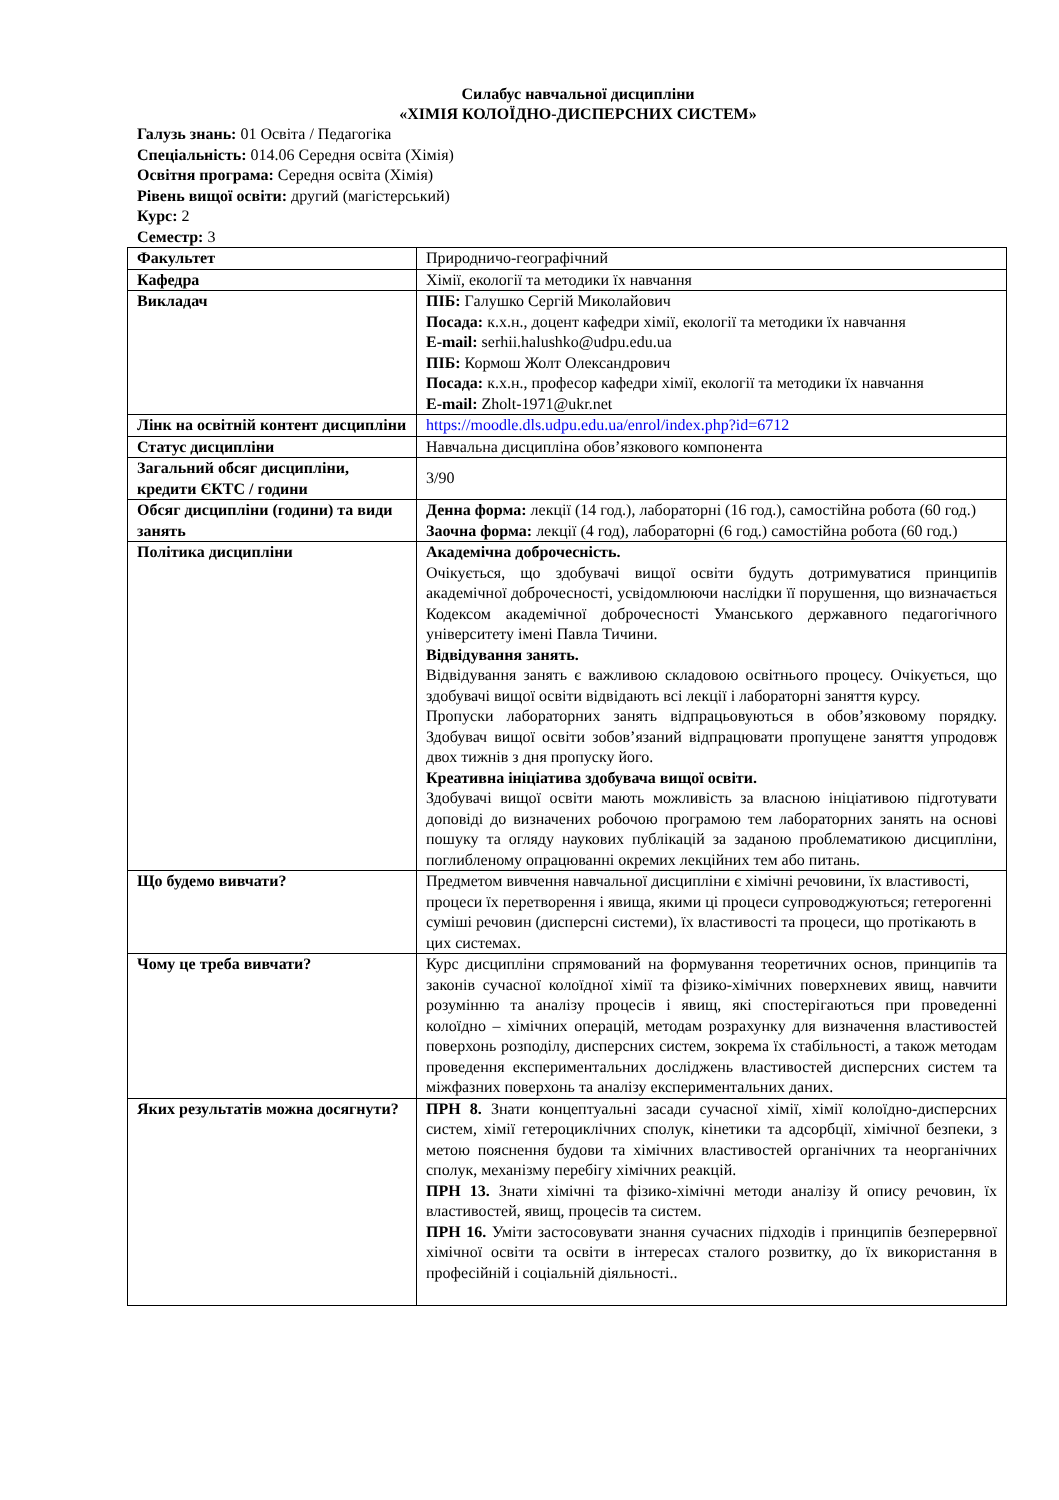Силабус навчальної дисципліни
«ХІМІЯ КОЛОЇДНО-ДИСПЕРСНИХ СИСТЕМ»
Галузь знань: 01 Освіта / Педагогіка
Спеціальність: 014.06 Середня освіта (Хімія)
Освітня програма: Середня освіта (Хімія)
Рівень вищої освіти: другий (магістерський)
Курс: 2
Семестр: 3
| Факультет | Природничо-географічний |
| Кафедра | Хімії, екології та методики їх навчання |
| Викладач | ПІБ: Галушко Сергій Миколайович Посада: к.х.н., доцент кафедри хімії, екології та методики їх навчання E-mail: serhii.halushko@udpu.edu.ua ПІБ: Кормош Жолт Олександрович Посада: к.х.н., професор кафедри хімії, екології та методики їх навчання E-mail: Zholt-1971@ukr.net |
| Лінк на освітній контент дисципліни | https://moodle.dls.udpu.edu.ua/enrol/index.php?id=6712 |
| Статус дисципліни | Навчальна дисципліна обов’язкового компонента |
| Загальний обсяг дисципліни, кредити ЄКТС / години | 3/90 |
| Обсяг дисципліни (години) та види занять | Денна форма: лекції (14 год.), лабораторні (16 год.), самостійна робота (60 год.) Заочна форма: лекції (4 год), лабораторні (6 год.) самостійна робота (60 год.) |
| Політика дисципліни | Академічна доброчесність. Очікується, що здобувачі вищої освіти будуть дотримуватися принципів академічної доброчесності, усвідомлюючи наслідки її порушення, що визначається Кодексом академічної доброчесності Уманського державного педагогічного університету імені Павла Тичини. Відвідування занять. Відвідування занять є важливою складовою освітнього процесу. Очікується, що здобувачі вищої освіти відвідають всі лекції і лабораторні заняття курсу. Пропуски лабораторних занять відпрацьовуються в обов’язковому порядку. Здобувач вищої освіти зобов’язаний відпрацювати пропущене заняття упродовж двох тижнів з дня пропуску його. Креативна ініціатива здобувача вищої освіти. Здобувачі вищої освіти мають можливість за власною ініціативою підготувати доповіді до визначених робочою програмою тем лабораторних занять на основі пошуку та огляду наукових публікацій за заданою проблематикою дисципліни, поглибленому опрацюванні окремих лекційних тем або питань. |
| Що будемо вивчати? | Предметом вивчення навчальної дисципліни є хімічні речовини, їх властивості, процеси їх перетворення і явища, якими ці процеси супроводжуються; гетерогенні суміші речовин (дисперсні системи), їх властивості та процеси, що протікають в цих системах. |
| Чому це треба вивчати? | Курс дисципліни спрямований на формування теоретичних основ, принципів та законів сучасної колоїдної хімії та фізико-хімічних поверхневих явищ, навчити розумінню та аналізу процесів і явищ, які спостерігаються при проведенні колоїдно – хімічних операцій, методам розрахунку для визначення властивостей поверхонь розподілу, дисперсних систем, зокрема їх стабільності, а також методам проведення експериментальних досліджень властивостей дисперсних систем та міжфазних поверхонь та аналізу експериментальних даних. |
| Яких результатів можна досягнути? | ПРН 8. Знати концептуальні засади сучасної хімії, хімії колоїдно-дисперсних систем, хімії гетероциклічних сполук, кінетики та адсорбції, хімічної безпеки, з метою пояснення будови та хімічних властивостей органічних та неорганічних сполук, механізму перебігу хімічних реакцій. ПРН 13. Знати хімічні та фізико-хімічні методи аналізу й опису речовин, їх властивостей, явищ, процесів та систем. ПРН 16. Уміти застосовувати знання сучасних підходів і принципів безперервної хімічної освіти та освіти в інтересах сталого розвитку, до їх використання в професійній і соціальній діяльності.. |